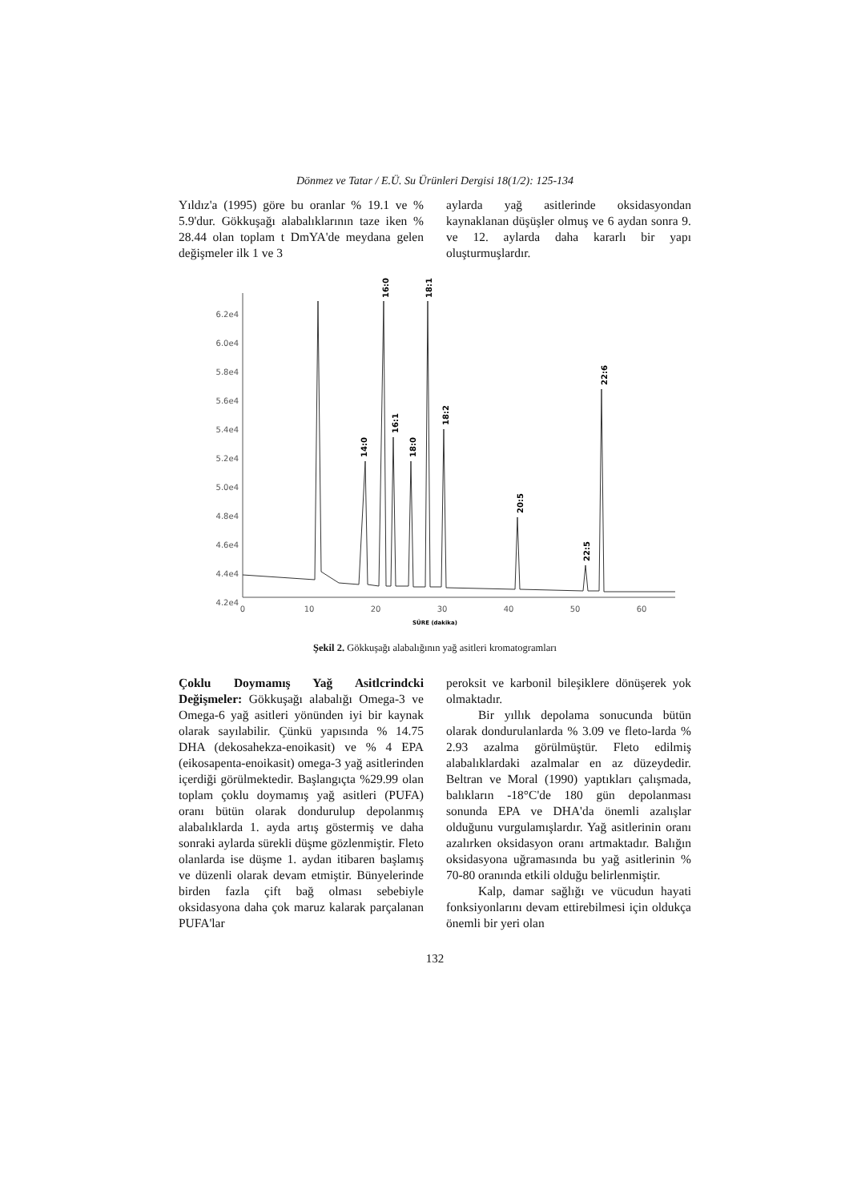Dönmez ve Tatar / E.Ü. Su Ürünleri Dergisi 18(1/2): 125-134
Yıldız'a (1995) göre bu oranlar % 19.1 ve % 5.9'dur. Gökkuşağı alabalıklarının taze iken % 28.44 olan toplam t DmYA'de meydana gelen değişmeler ilk 1 ve 3
aylarda yağ asitlerinde oksidasyondan kaynaklanan düşüşler olmuş ve 6 aydan sonra 9. ve 12. aylarda daha kararlı bir yapı oluşturmuşlardır.
6.2e4
6.0e4
5.8e4
5.6e4
5.4e4
5.2e4
5.0e4
4.8e4
4.6e4
4.4e4
4.2e4
0
10
20
30
40
50
60
SÜRE (dakika)
14:0
16:0
16:1
18:0
18:1
18:2
20:5
22:6
22:5
Şekil 2. Gökkuşağı alabalığının yağ asitleri kromatogramları
Çoklu Doymamış Yağ Asitlcrindcki Değişmeler: Gökkuşağı alabalığı Omega-3 ve Omega-6 yağ asitleri yönünden iyi bir kaynak olarak sayılabilir. Çünkü yapısında % 14.75 DHA (dekosahekza-enoikasit) ve % 4 EPA (eikosapenta-enoikasit) omega-3 yağ asitlerinden içerdiği görülmektedir. Başlangıçta %29.99 olan toplam çoklu doymamış yağ asitleri (PUFA) oranı bütün olarak dondurulup depolanmış alabalıklarda 1. ayda artış göstermiş ve daha sonraki aylarda sürekli düşme gözlenmiştir. Fleto olanlarda ise düşme 1. aydan itibaren başlamış ve düzenli olarak devam etmiştir. Bünyelerinde birden fazla çift bağ olması sebebiyle oksidasyona daha çok maruz kalarak parçalanan PUFA'lar
peroksit ve karbonil bileşiklere dönüşerek yok olmaktadır.
Bir yıllık depolama sonucunda bütün olarak dondurulanlarda % 3.09 ve fleto-larda % 2.93 azalma görülmüştür. Fleto edilmiş alabalıklardaki azalmalar en az düzeydedir. Beltran ve Moral (1990) yaptıkları çalışmada, balıkların -18°C'de 180 gün depolanması sonunda EPA ve DHA'da önemli azalışlar olduğunu vurgulamışlardır. Yağ asitlerinin oranı azalırken oksidasyon oranı artmaktadır. Balığın oksidasyona uğramasında bu yağ asitlerinin % 70-80 oranında etkili olduğu belirlenmiştir.
Kalp, damar sağlığı ve vücudun hayati fonksiyonlarını devam ettirebilmesi için oldukça önemli bir yeri olan
132